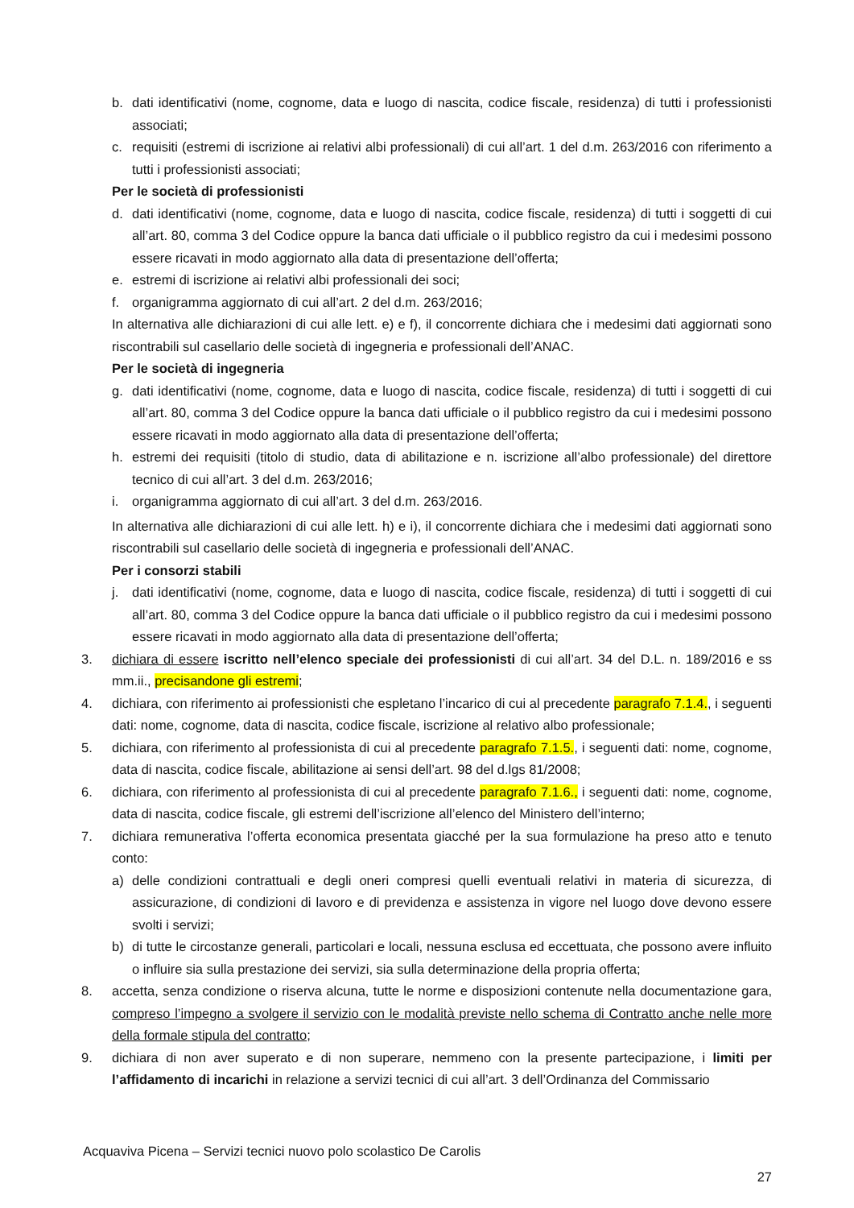b. dati identificativi (nome, cognome, data e luogo di nascita, codice fiscale, residenza) di tutti i professionisti associati;
c. requisiti (estremi di iscrizione ai relativi albi professionali) di cui all’art. 1 del d.m. 263/2016 con riferimento a tutti i professionisti associati;
Per le società di professionisti
d. dati identificativi (nome, cognome, data e luogo di nascita, codice fiscale, residenza) di tutti i soggetti di cui all’art. 80, comma 3 del Codice oppure la banca dati ufficiale o il pubblico registro da cui i medesimi possono essere ricavati in modo aggiornato alla data di presentazione dell’offerta;
e. estremi di iscrizione ai relativi albi professionali dei soci;
f. organigramma aggiornato di cui all’art. 2 del d.m. 263/2016;
In alternativa alle dichiarazioni di cui alle lett. e) e f), il concorrente dichiara che i medesimi dati aggiornati sono riscontrabili sul casellario delle società di ingegneria e professionali dell’ANAC.
Per le società di ingegneria
g. dati identificativi (nome, cognome, data e luogo di nascita, codice fiscale, residenza) di tutti i soggetti di cui all’art. 80, comma 3 del Codice oppure la banca dati ufficiale o il pubblico registro da cui i medesimi possono essere ricavati in modo aggiornato alla data di presentazione dell’offerta;
h. estremi dei requisiti (titolo di studio, data di abilitazione e n. iscrizione all’albo professionale) del direttore tecnico di cui all’art. 3 del d.m. 263/2016;
i. organigramma aggiornato di cui all’art. 3 del d.m. 263/2016.
In alternativa alle dichiarazioni di cui alle lett. h) e i), il concorrente dichiara che i medesimi dati aggiornati sono riscontrabili sul casellario delle società di ingegneria e professionali dell’ANAC.
Per i consorzi stabili
j. dati identificativi (nome, cognome, data e luogo di nascita, codice fiscale, residenza) di tutti i soggetti di cui all’art. 80, comma 3 del Codice oppure la banca dati ufficiale o il pubblico registro da cui i medesimi possono essere ricavati in modo aggiornato alla data di presentazione dell’offerta;
3. dichiara di essere iscritto nell’elenco speciale dei professionisti di cui all’art. 34 del D.L. n. 189/2016 e ss mm.ii., precisandone gli estremi;
4. dichiara, con riferimento ai professionisti che espletano l’incarico di cui al precedente paragrafo 7.1.4., i seguenti dati: nome, cognome, data di nascita, codice fiscale, iscrizione al relativo albo professionale;
5. dichiara, con riferimento al professionista di cui al precedente paragrafo 7.1.5., i seguenti dati: nome, cognome, data di nascita, codice fiscale, abilitazione ai sensi dell’art. 98 del d.lgs 81/2008;
6. dichiara, con riferimento al professionista di cui al precedente paragrafo 7.1.6., i seguenti dati: nome, cognome, data di nascita, codice fiscale, gli estremi dell’iscrizione all’elenco del Ministero dell’interno;
7. dichiara remunerativa l’offerta economica presentata giacché per la sua formulazione ha preso atto e tenuto conto:
a) delle condizioni contrattuali e degli oneri compresi quelli eventuali relativi in materia di sicurezza, di assicurazione, di condizioni di lavoro e di previdenza e assistenza in vigore nel luogo dove devono essere svolti i servizi;
b) di tutte le circostanze generali, particolari e locali, nessuna esclusa ed eccettuata, che possono avere influito o influire sia sulla prestazione dei servizi, sia sulla determinazione della propria offerta;
8. accetta, senza condizione o riserva alcuna, tutte le norme e disposizioni contenute nella documentazione gara, compreso l’impegno a svolgere il servizio con le modalità previste nello schema di Contratto anche nelle more della formale stipula del contratto;
9. dichiara di non aver superato e di non superare, nemmeno con la presente partecipazione, i limiti per l’affidamento di incarichi in relazione a servizi tecnici di cui all’art. 3 dell’Ordinanza del Commissario
Acquaviva Picena – Servizi tecnici nuovo polo scolastico De Carolis
27